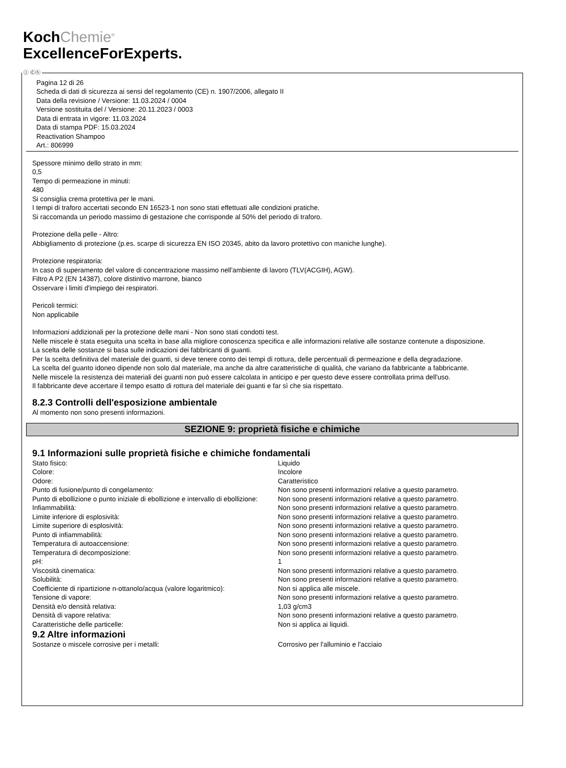KochChemie<sup>®</sup>
ExcellenceForExperts.
Ⓘ Ⓒⓗ
Pagina 12 di 26
Scheda di dati di sicurezza ai sensi del regolamento (CE) n. 1907/2006, allegato II
Data della revisione / Versione: 11.03.2024 / 0004
Versione sostituita del / Versione: 20.11.2023 / 0003
Data di entrata in vigore: 11.03.2024
Data di stampa PDF: 15.03.2024
Reactivation Shampoo
Art.: 806999
Spessore minimo dello strato in mm:
0,5
Tempo di permeazione in minuti:
480
Si consiglia crema protettiva per le mani.
I tempi di traforo accertati secondo EN 16523-1 non sono stati effettuati alle condizioni pratiche.
Si raccomanda un periodo massimo di gestazione che corrisponde al 50% del periodo di traforo.
Protezione della pelle - Altro:
Abbigliamento di protezione (p.es. scarpe di sicurezza EN ISO 20345, abito da lavoro protettivo con maniche lunghe).
Protezione respiratoria:
In caso di superamento del valore di concentrazione massimo nell'ambiente di lavoro (TLV(ACGIH), AGW).
Filtro A P2 (EN 14387), colore distintivo marrone, bianco
Osservare i limiti d'impiego dei respiratori.
Pericoli termici:
Non applicabile
Informazioni addizionali per la protezione delle mani - Non sono stati condotti test.
Nelle miscele è stata eseguita una scelta in base alla migliore conoscenza specifica e alle informazioni relative alle sostanze contenute a disposizione.
La scelta delle sostanze si basa sulle indicazioni dei fabbricanti di guanti.
Per la scelta definitiva del materiale dei guanti, si deve tenere conto dei tempi di rottura, delle percentuali di permeazione e della degradazione.
La scelta del guanto idoneo dipende non solo dal materiale, ma anche da altre caratteristiche di qualità, che variano da fabbricante a fabbricante.
Nelle miscele la resistenza dei materiali dei guanti non può essere calcolata in anticipo e per questo deve essere controllata prima dell'uso.
Il fabbricante deve accertare il tempo esatto di rottura del materiale dei guanti e far sì che sia rispettato.
8.2.3 Controlli dell'esposizione ambientale
Al momento non sono presenti informazioni.
SEZIONE 9: proprietà fisiche e chimiche
9.1 Informazioni sulle proprietà fisiche e chimiche fondamentali
| Stato fisico: | Liquido |
| Colore: | Incolore |
| Odore: | Caratteristico |
| Punto di fusione/punto di congelamento: | Non sono presenti informazioni relative a questo parametro. |
| Punto di ebollizione o punto iniziale di ebollizione e intervallo di ebollizione: | Non sono presenti informazioni relative a questo parametro. |
| Infiammabilità: | Non sono presenti informazioni relative a questo parametro. |
| Limite inferiore di esplosività: | Non sono presenti informazioni relative a questo parametro. |
| Limite superiore di esplosività: | Non sono presenti informazioni relative a questo parametro. |
| Punto di infiammabilità: | Non sono presenti informazioni relative a questo parametro. |
| Temperatura di autoaccensione: | Non sono presenti informazioni relative a questo parametro. |
| Temperatura di decomposizione: | Non sono presenti informazioni relative a questo parametro. |
| pH: | 1 |
| Viscosità cinematica: | Non sono presenti informazioni relative a questo parametro. |
| Solubilità: | Non sono presenti informazioni relative a questo parametro. |
| Coefficiente di ripartizione n-ottanolo/acqua (valore logaritmico): | Non si applica alle miscele. |
| Tensione di vapore: | Non sono presenti informazioni relative a questo parametro. |
| Densità e/o densità relativa: | 1,03 g/cm3 |
| Densità di vapore relativa: | Non sono presenti informazioni relative a questo parametro. |
| Caratteristiche delle particelle: | Non si applica ai liquidi. |
9.2 Altre informazioni
| Sostanze o miscele corrosive per i metalli: | Corrosivo per l'alluminio e l'acciaio |